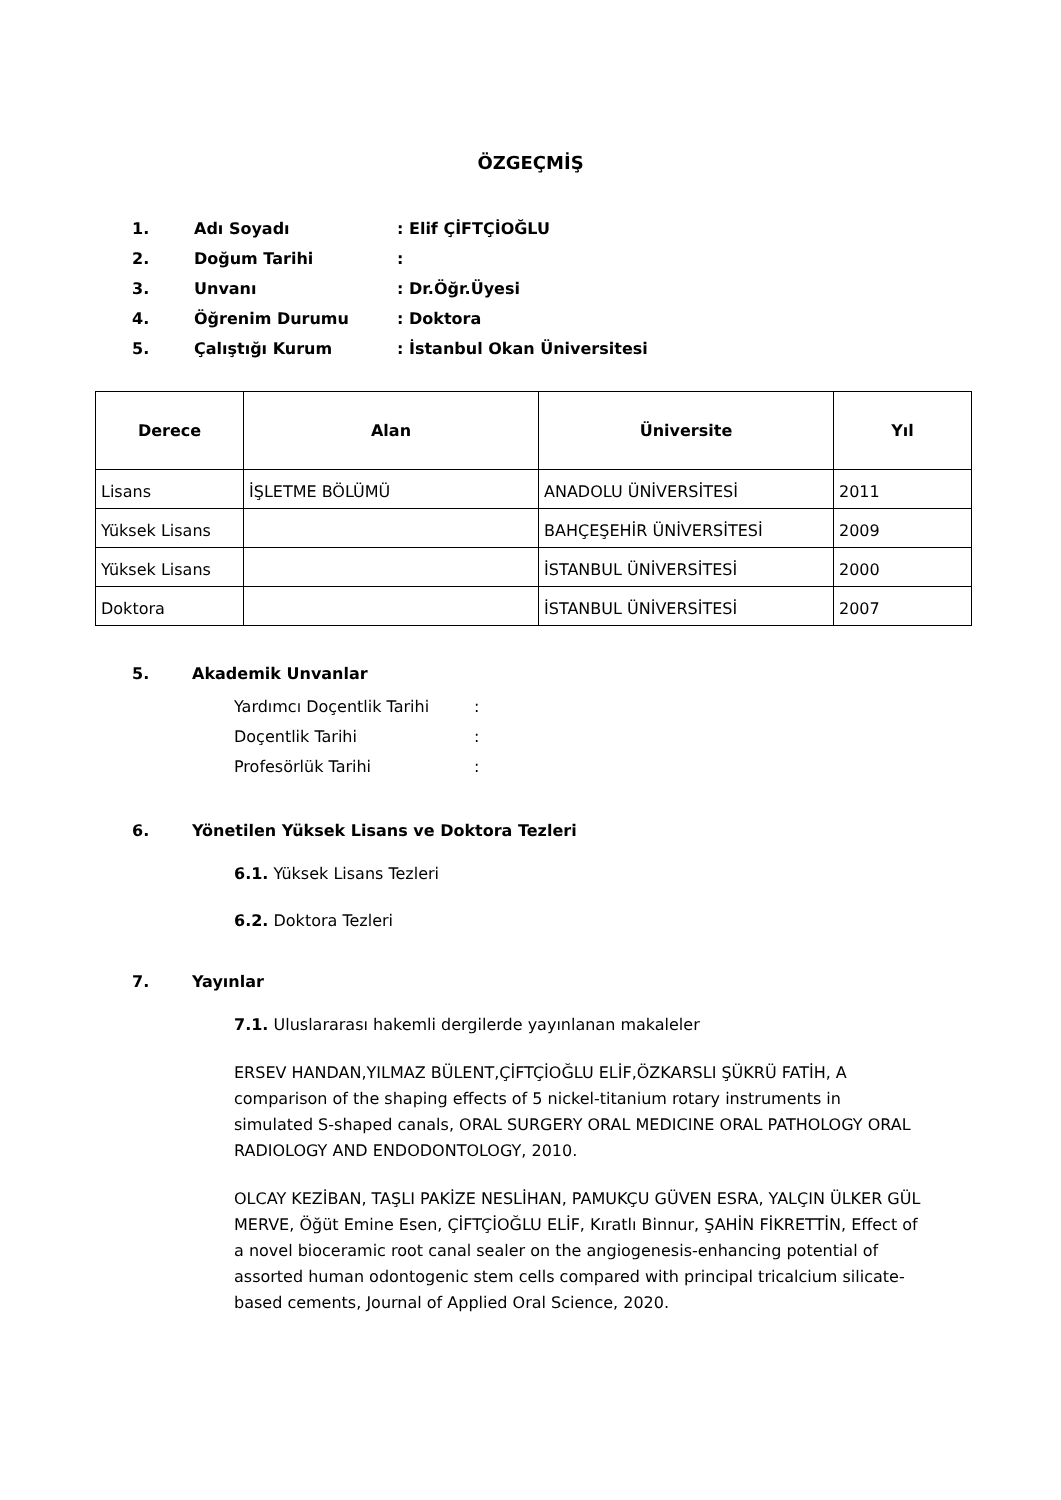ÖZGEÇMİŞ
1. Adı Soyadı: Elif ÇİFTÇİOĞLU
2. Doğum Tarihi:
3. Unvanı: Dr.Öğr.Üyesi
4. Öğrenim Durumu: Doktora
5. Çalıştığı Kurum: İstanbul Okan Üniversitesi
| Derece | Alan | Üniversite | Yıl |
| --- | --- | --- | --- |
| Lisans | İŞLETME BÖLÜMÜ | ANADOLU ÜNİVERSİTESİ | 2011 |
| Yüksek Lisans | | BAHÇEŞEHİR ÜNİVERSİTESİ | 2009 |
| Yüksek Lisans | | İSTANBUL ÜNİVERSİTESİ | 2000 |
| Doktora | | İSTANBUL ÜNİVERSİTESİ | 2007 |
5. Akademik Unvanlar
Yardımcı Doçentlik Tarihi:
Doçentlik Tarihi:
Profesörlük Tarihi:
6. Yönetilen Yüksek Lisans ve Doktora Tezleri
6.1. Yüksek Lisans Tezleri
6.2. Doktora Tezleri
7. Yayınlar
7.1. Uluslararası hakemli dergilerde yayınlanan makaleler
ERSEV HANDAN,YILMAZ BÜLENT,ÇİFTÇİOĞLU ELİF,ÖZKARSLI ŞÜKRÜ FATİH, A comparison of the shaping effects of 5 nickel-titanium rotary instruments in simulated S-shaped canals, ORAL SURGERY ORAL MEDICINE ORAL PATHOLOGY ORAL RADIOLOGY AND ENDODONTOLOGY, 2010.
OLCAY KEZİBAN, TAŞLI PAKİZE NESLİHAN, PAMUKÇU GÜVEN ESRA, YALÇIN ÜLKER GÜL MERVE, Öğüt Emine Esen, ÇİFTÇİOĞLU ELİF, Kıratlı Binnur, ŞAHİN FİKRETTİN, Effect of a novel bioceramic root canal sealer on the angiogenesis-enhancing potential of assorted human odontogenic stem cells compared with principal tricalcium silicate-based cements, Journal of Applied Oral Science, 2020.